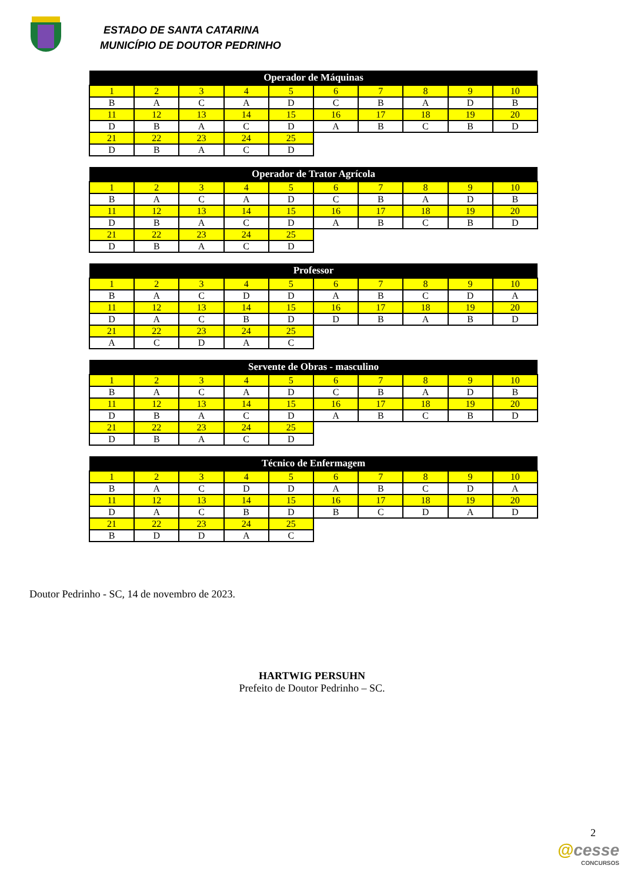ESTADO DE SANTA CATARINA
MUNICÍPIO DE DOUTOR PEDRINHO
| Operador de Máquinas | | | | | | | | | |
| --- | --- | --- | --- | --- | --- | --- | --- | --- | --- |
| 1 | 2 | 3 | 4 | 5 | 6 | 7 | 8 | 9 | 10 |
| B | A | C | A | D | C | B | A | D | B |
| 11 | 12 | 13 | 14 | 15 | 16 | 17 | 18 | 19 | 20 |
| D | B | A | C | D | A | B | C | B | D |
| 21 | 22 | 23 | 24 | 25 | | | | | |
| D | B | A | C | D | | | | | |
| Operador de Trator Agrícola | | | | | | | | | |
| --- | --- | --- | --- | --- | --- | --- | --- | --- | --- |
| 1 | 2 | 3 | 4 | 5 | 6 | 7 | 8 | 9 | 10 |
| B | A | C | A | D | C | B | A | D | B |
| 11 | 12 | 13 | 14 | 15 | 16 | 17 | 18 | 19 | 20 |
| D | B | A | C | D | A | B | C | B | D |
| 21 | 22 | 23 | 24 | 25 | | | | | |
| D | B | A | C | D | | | | | |
| Professor | | | | | | | | | |
| --- | --- | --- | --- | --- | --- | --- | --- | --- | --- |
| 1 | 2 | 3 | 4 | 5 | 6 | 7 | 8 | 9 | 10 |
| B | A | C | D | D | A | B | C | D | A |
| 11 | 12 | 13 | 14 | 15 | 16 | 17 | 18 | 19 | 20 |
| D | A | C | B | D | D | B | A | B | D |
| 21 | 22 | 23 | 24 | 25 | | | | | |
| A | C | D | A | C | | | | | |
| Servente de Obras - masculino | | | | | | | | | |
| --- | --- | --- | --- | --- | --- | --- | --- | --- | --- |
| 1 | 2 | 3 | 4 | 5 | 6 | 7 | 8 | 9 | 10 |
| B | A | C | A | D | C | B | A | D | B |
| 11 | 12 | 13 | 14 | 15 | 16 | 17 | 18 | 19 | 20 |
| D | B | A | C | D | A | B | C | B | D |
| 21 | 22 | 23 | 24 | 25 | | | | | |
| D | B | A | C | D | | | | | |
| Técnico de Enfermagem | | | | | | | | | |
| --- | --- | --- | --- | --- | --- | --- | --- | --- | --- |
| 1 | 2 | 3 | 4 | 5 | 6 | 7 | 8 | 9 | 10 |
| B | A | C | D | D | A | B | C | D | A |
| 11 | 12 | 13 | 14 | 15 | 16 | 17 | 18 | 19 | 20 |
| D | A | C | B | D | B | C | D | A | D |
| 21 | 22 | 23 | 24 | 25 | | | | | |
| B | D | D | A | C | | | | | |
Doutor Pedrinho - SC, 14 de novembro de 2023.
HARTWIG PERSUHN
Prefeito de Doutor Pedrinho – SC.
2
@cesse
CONCURSOS